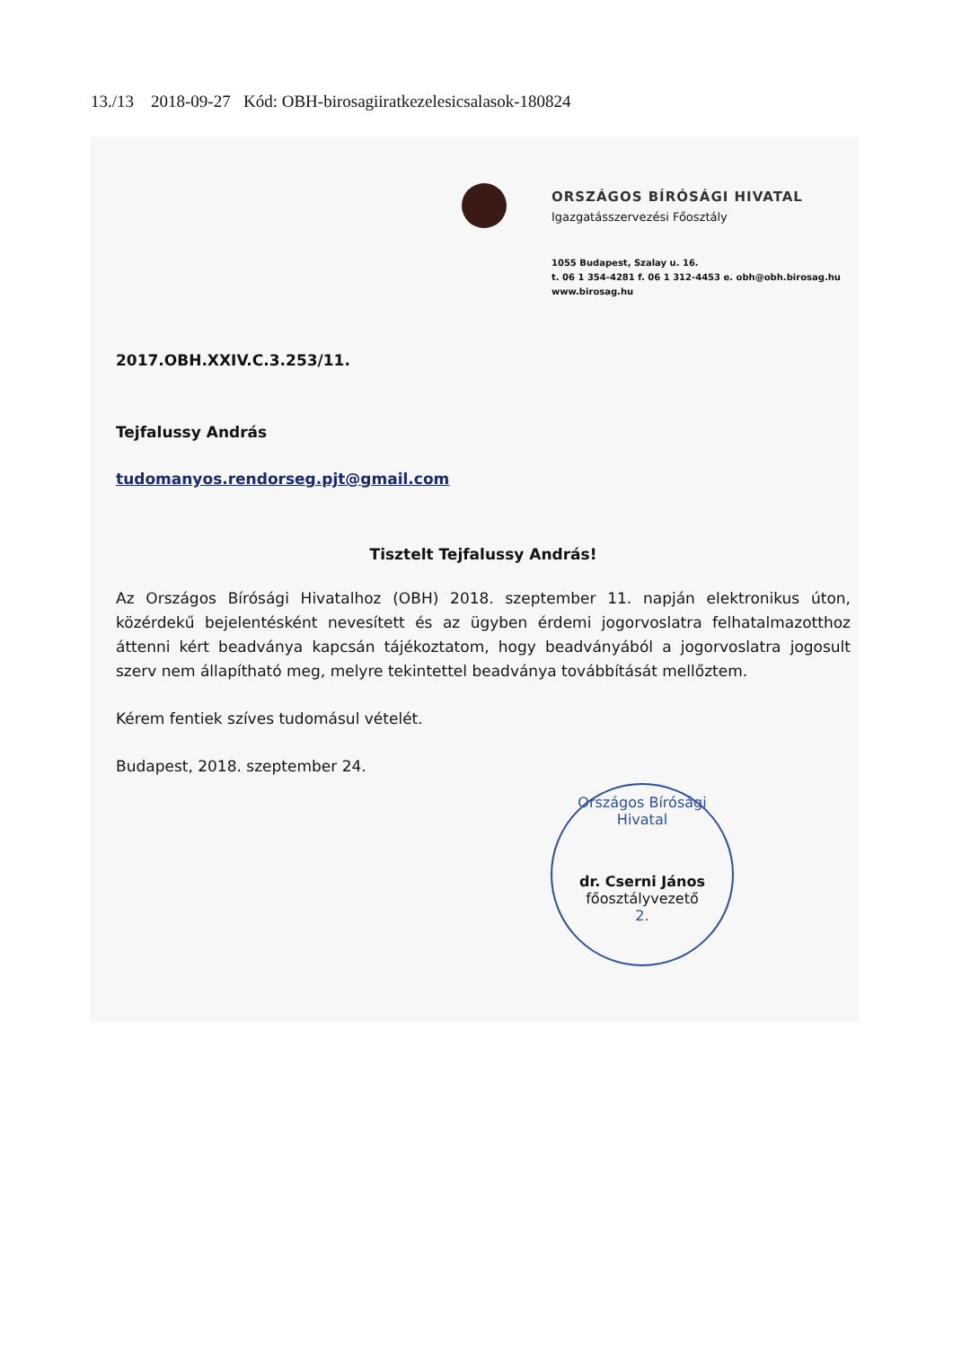13./13 2018-09-27 Kód: OBH-birosagiiratkezelesicsalasok-180824
ORSZÁGOS BÍRÓSÁGI HIVATAL
Igazgatásszervezési Főosztály
1055 Budapest, Szalay u. 16.
t. 06 1 354-4281 f. 06 1 312-4453 e. obh@obh.birosag.hu
www.birosag.hu
2017.OBH.XXIV.C.3.253/11.
Tejfalussy András
tudomanyos.rendorseg.pjt@gmail.com
Tisztelt Tejfalussy András!
Az Országos Bírósági Hivatalhoz (OBH) 2018. szeptember 11. napján elektronikus úton, közérdekű bejelentésként nevesített és az ügyben érdemi jogorvoslatra felhatalmazotthoz áttenni kért beadványa kapcsán tájékoztatom, hogy beadványából a jogorvoslatra jogosult szerv nem állapítható meg, melyre tekintettel beadványa továbbítását mellőztem.
Kérem fentiek szíves tudomásul vételét.
Budapest, 2018. szeptember 24.
Országos Bírósági Hivatal
dr. Cserni János
főosztályvezető
2.